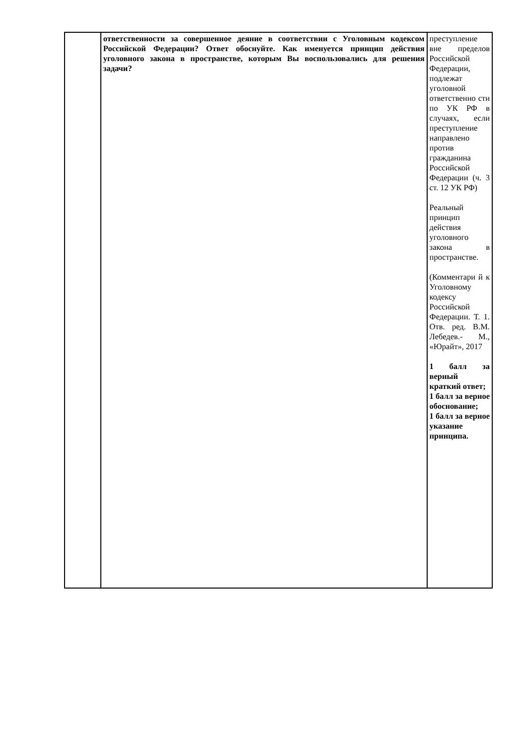| | ответственности за совершенное деяние в соответствии с Уголовным кодексом Российской Федерации? Ответ обоснуйте. Как именуется принцип действия уголовного закона в пространстве, которым Вы воспользовались для решения задачи? | преступление вне пределов Российской Федерации, подлежат уголовной ответственно сти по УК РФ в случаях, если преступление направлено против гражданина Российской Федерации (ч. 3 ст. 12 УК РФ) Реальный принцип действия уголовного закона в пространстве. (Комментари й к Уголовному кодексу Российской Федерации. Т. 1. Отв. ред. В.М. Лебедев.- М., «Юрайт», 2017 1 балл за верный краткий ответ; 1 балл за верное обоснование; 1 балл за верное указание принципа. |